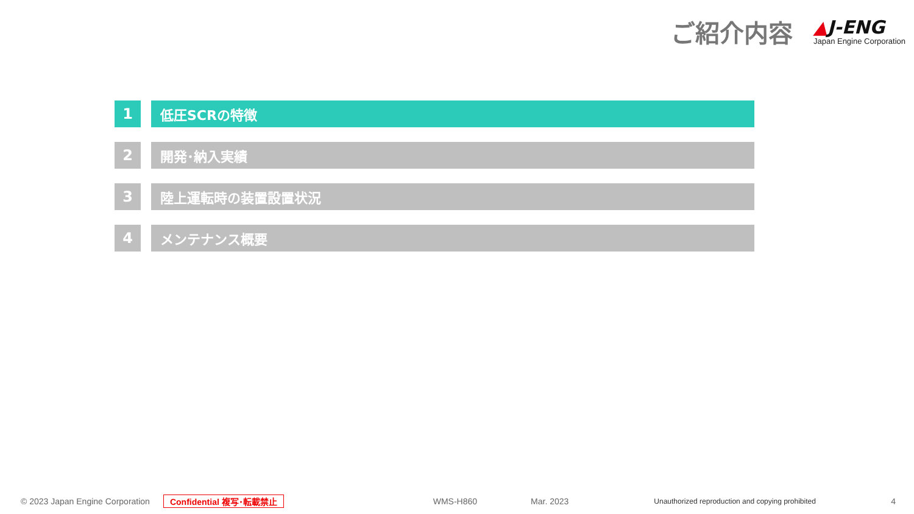ご紹介内容
▲J-ENG
Japan Engine Corporation
1 低圧SCRの特徴
2 開発･納入実績
3 陸上運転時の装置設置状況
4 メンテナンス概要
© 2023 Japan Engine Corporation Confidential 複写･転載禁止 WMS-H860 Mar. 2023 Unauthorized reproduction and copying prohibited 4